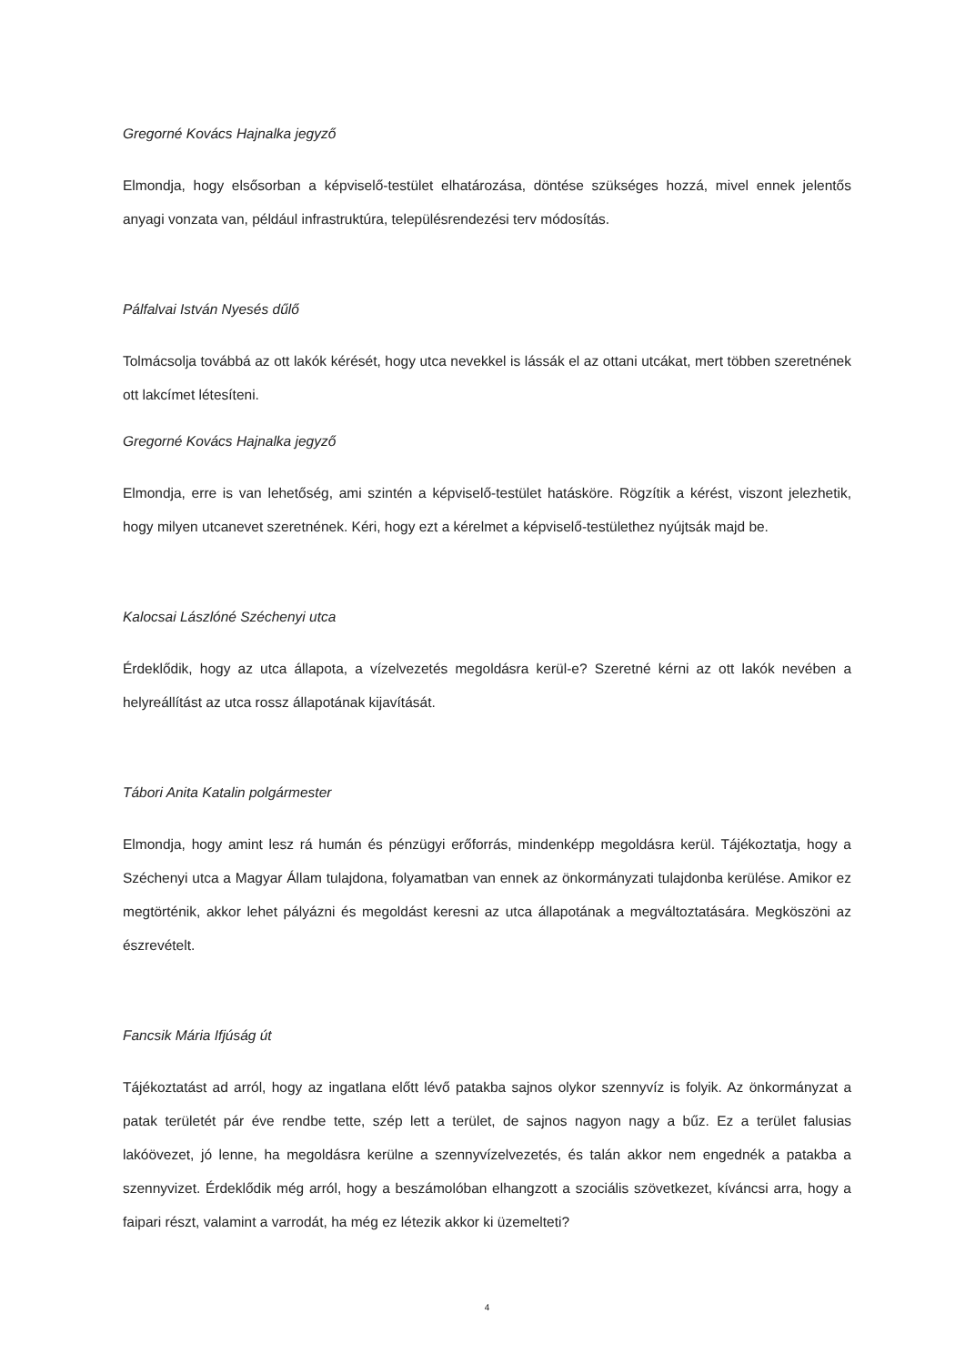Gregorné Kovács Hajnalka jegyző
Elmondja, hogy elsősorban a képviselő-testület elhatározása, döntése szükséges hozzá, mivel ennek jelentős anyagi vonzata van, például infrastruktúra, településrendezési terv módosítás.
Pálfalvai István Nyesés dűlő
Tolmácsolja továbbá az ott lakók kérését, hogy utca nevekkel is lássák el az ottani utcákat, mert többen szeretnének ott lakcímet létesíteni.
Gregorné Kovács Hajnalka jegyző
Elmondja, erre is van lehetőség, ami szintén a képviselő-testület hatásköre. Rögzítik a kérést, viszont jelezhetik, hogy milyen utcanevet szeretnének. Kéri, hogy ezt a kérelmet a képviselő-testülethez nyújtsák majd be.
Kalocsai Lászlóné Széchenyi utca
Érdeklődik, hogy az utca állapota, a vízelvezetés megoldásra kerül-e? Szeretné kérni az ott lakók nevében a helyreállítást az utca rossz állapotának kijavítását.
Tábori Anita Katalin polgármester
Elmondja, hogy amint lesz rá humán és pénzügyi erőforrás, mindenképp megoldásra kerül. Tájékoztatja, hogy a Széchenyi utca a Magyar Állam tulajdona, folyamatban van ennek az önkormányzati tulajdonba kerülése. Amikor ez megtörténik, akkor lehet pályázni és megoldást keresni az utca állapotának a megváltoztatására. Megköszöni az észrevételt.
Fancsik Mária Ifjúság út
Tájékoztatást ad arról, hogy az ingatlana előtt lévő patakba sajnos olykor szennyvíz is folyik. Az önkormányzat a patak területét pár éve rendbe tette, szép lett a terület, de sajnos nagyon nagy a bűz. Ez a terület falusias lakóövezet, jó lenne, ha megoldásra kerülne a szennyvízelvezetés, és talán akkor nem engednék a patakba a szennyvizet. Érdeklődik még arról, hogy a beszámolóban elhangzott a szociális szövetkezet, kíváncsi arra, hogy a faipari részt, valamint a varrodát, ha még ez létezik akkor ki üzemelteti?
4